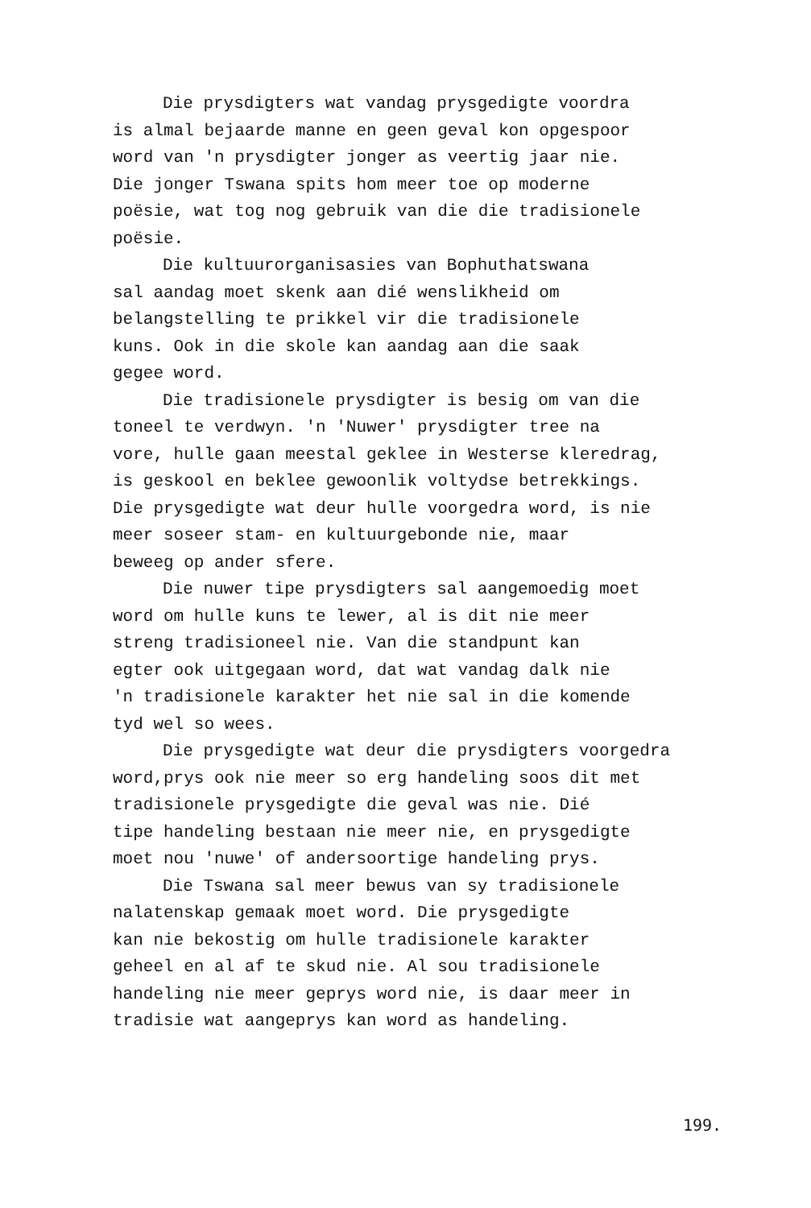Die prysdigters wat vandag prysgedigte voordra
is almal bejaarde manne en geen geval kon opgespoor
word van 'n prysdigter jonger as veertig jaar nie.
Die jonger Tswana spits hom meer toe op moderne
poësie, wat tog nog gebruik van die die tradisionele
poësie.
Die kultuurorganisasies van Bophuthatswana
sal aandag moet skenk aan dié wenslikheid om
belangstelling te prikkel vir die tradisionele
kuns. Ook in die skole kan aandag aan die saak
gegee word.
Die tradisionele prysdigter is besig om van die
toneel te verdwyn. 'n 'Nuwer' prysdigter tree na
vore, hulle gaan meestal geklee in Westerse kleredrag,
is geskool en beklee gewoonlik voltydse betrekkings.
Die prysgedigte wat deur hulle voorgedra word, is nie
meer soseer stam- en kultuurgebonde nie, maar
beweeg op ander sfere.
Die nuwer tipe prysdigters sal aangemoedig moet
word om hulle kuns te lewer, al is dit nie meer
streng tradisioneel nie. Van die standpunt kan
egter ook uitgegaan word, dat wat vandag dalk nie
'n tradisionele karakter het nie sal in die komende
tyd wel so wees.
Die prysgedigte wat deur die prysdigters voorgedra
word,prys ook nie meer so erg handeling soos dit met
tradisionele prysgedigte die geval was nie. Dié
tipe handeling bestaan nie meer nie, en prysgedigte
moet nou 'nuwe' of andersoortige handeling prys.
Die Tswana sal meer bewus van sy tradisionele
nalatenskap gemaak moet word. Die prysgedigte
kan nie bekostig om hulle tradisionele karakter
geheel en al af te skud nie. Al sou tradisionele
handeling nie meer geprys word nie, is daar meer in
tradisie wat aangeprys kan word as handeling.
199.